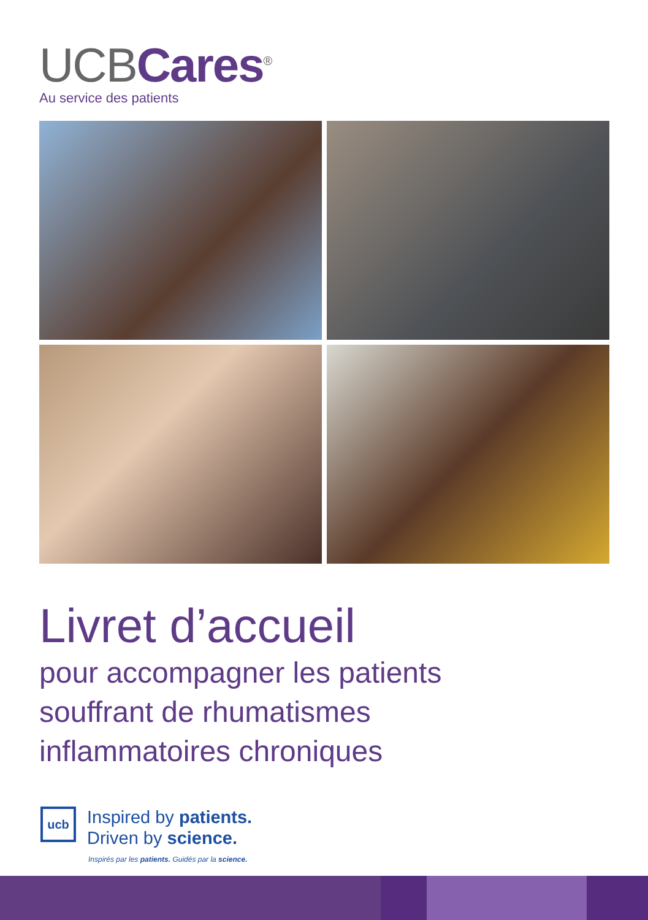UCBCares<sup>®</sup>
Au service des patients
Livret d’accueil
pour accompagner les patients
souffrant de rhumatismes
inflammatoires chroniques
ucb
Inspired by patients.
Driven by science.
Inspirés par les patients. Guidés par la science.